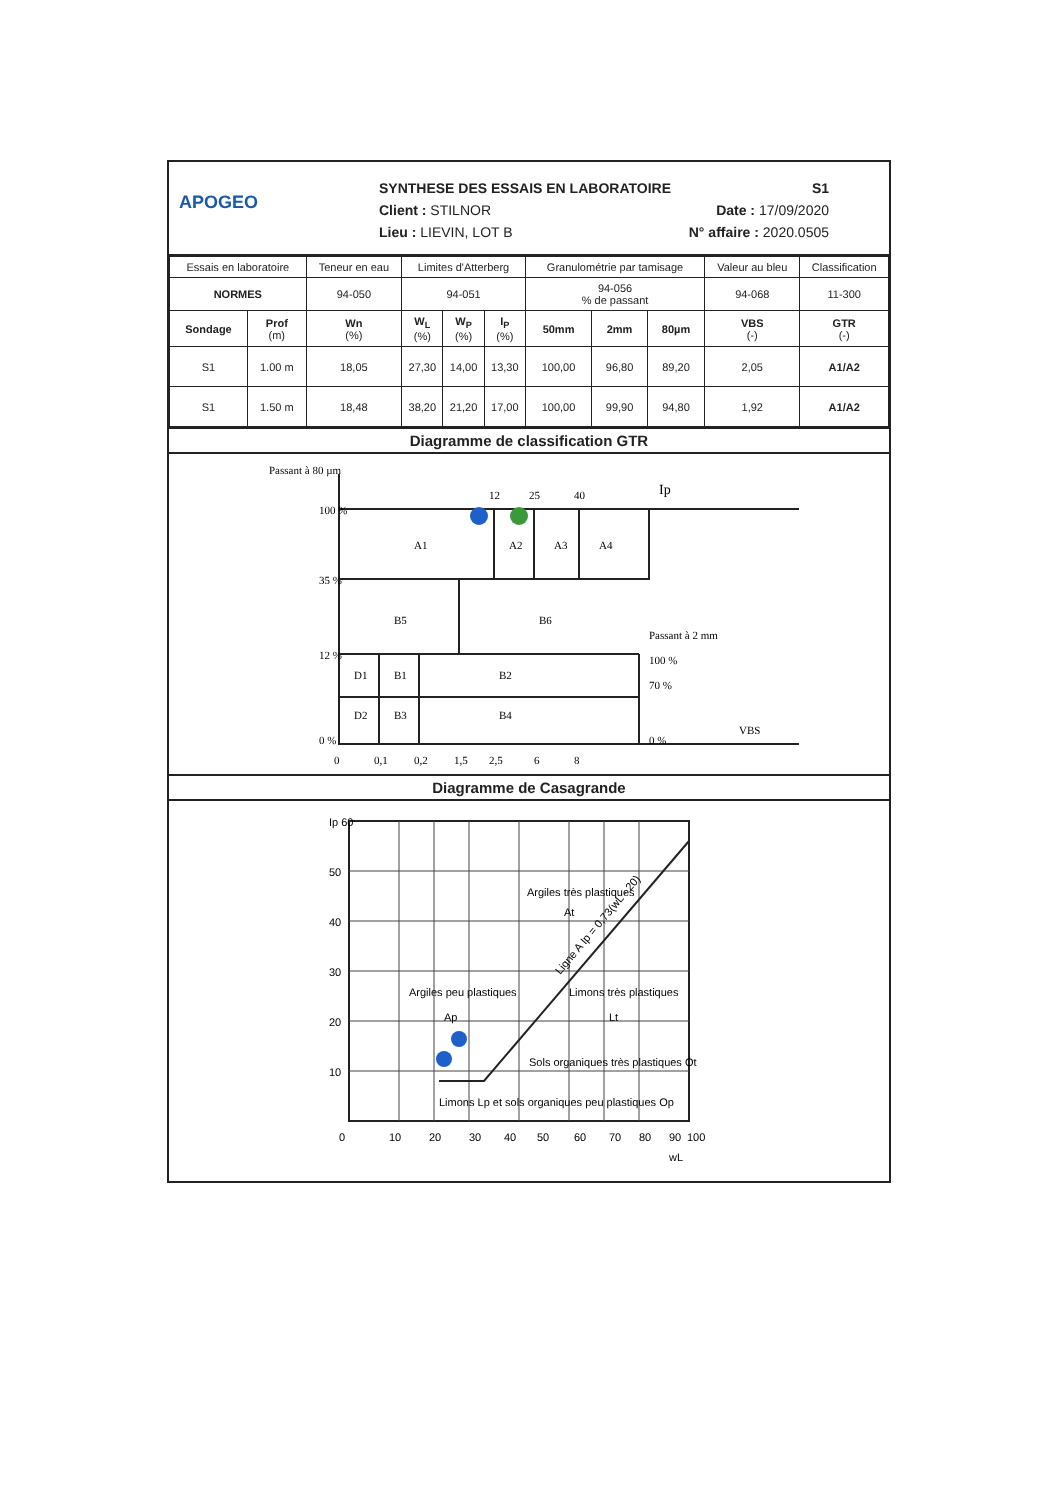APOGEO
SYNTHESE DES ESSAIS EN LABORATOIRE S1
Client : STILNOR Date : 17/09/2020
Lieu : LIEVIN, LOT B N° affaire : 2020.0505
| Essais en laboratoire | | Teneur en eau | Limites d'Atterberg | | | Granulométrie par tamisage | | | Valeur au bleu | Classification |
| --- | --- | --- | --- | --- | --- | --- | --- | --- | --- | --- |
| NORMES | | 94-050 | 94-051 | | | 94-056 % de passant | | | 94-068 | 11-300 |
| Sondage | Prof (m) | Wn (%) | W<sub>L</sub> (%) | W<sub>P</sub> (%) | I<sub>P</sub> (%) | 50mm | 2mm | 80µm | VBS (-) | GTR (-) |
| S1 | 1.00 m | 18,05 | 27,30 | 14,00 | 13,30 | 100,00 | 96,80 | 89,20 | 2,05 | A1/A2 |
| S1 | 1.50 m | 18,48 | 38,20 | 21,20 | 17,00 | 100,00 | 99,90 | 94,80 | 1,92 | A1/A2 |
Diagramme de classification GTR
Passant à 80 µm
Ip
100 %
35 %
12 %
0 %
12
25
40
A1
A2
A3
A4
B5
B6
Passant à 2 mm
100 %
70 %
0 %
D1
B1
B2
D2
B3
B4
VBS
0
0,1
0,2
1,5
2,5
6
8
Diagramme de Casagrande
Ip 60
50
40
30
20
10
Argiles très plastiques
At
Argiles peu plastiques
Ap
Limons très plastiques
Lt
Sols organiques très plastiques Ot
Limons Lp et sols organiques peu plastiques Op
Ligne A Ip = 0,73(wL - 20)
0
10
20
30
40
50
60
70
80
90
100
wL